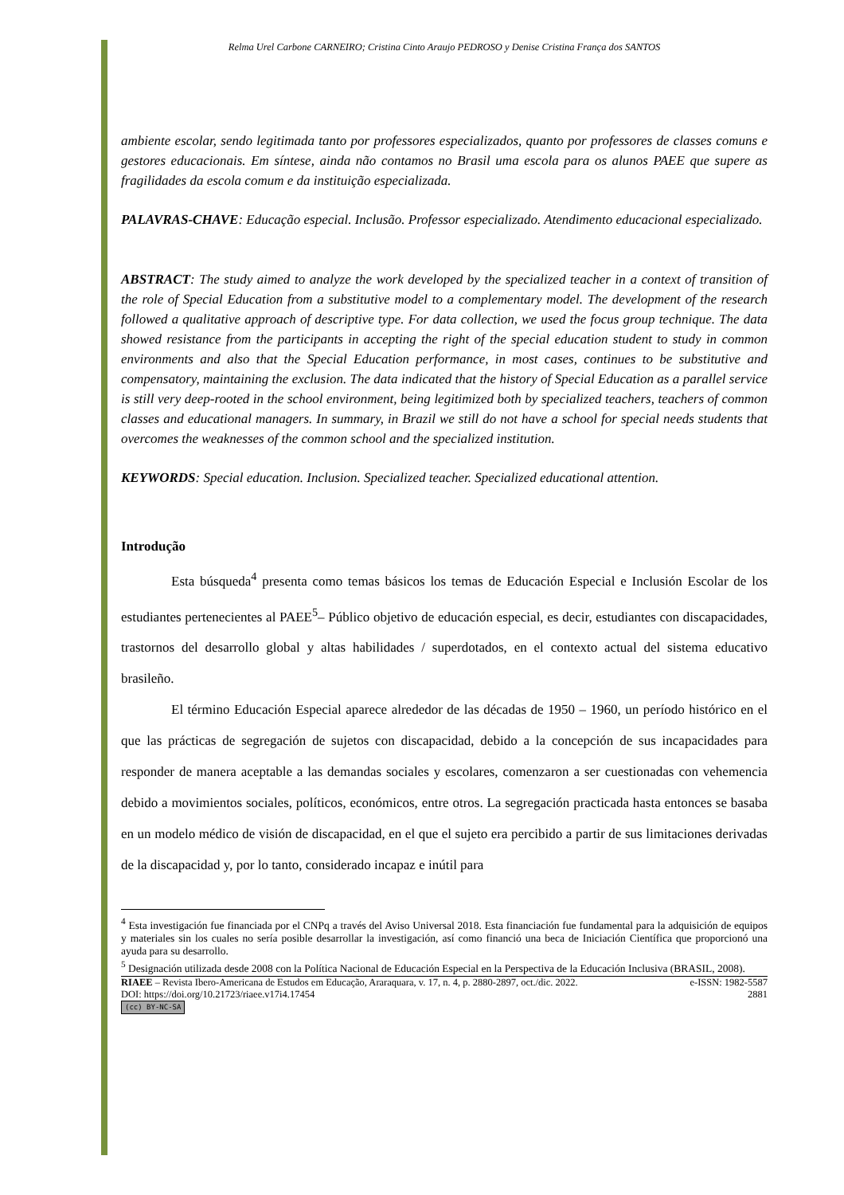Relma Urel Carbone CARNEIRO; Cristina Cinto Araujo PEDROSO y Denise Cristina França dos SANTOS
ambiente escolar, sendo legitimada tanto por professores especializados, quanto por professores de classes comuns e gestores educacionais. Em síntese, ainda não contamos no Brasil uma escola para os alunos PAEE que supere as fragilidades da escola comum e da instituição especializada.
PALAVRAS-CHAVE: Educação especial. Inclusão. Professor especializado. Atendimento educacional especializado.
ABSTRACT: The study aimed to analyze the work developed by the specialized teacher in a context of transition of the role of Special Education from a substitutive model to a complementary model. The development of the research followed a qualitative approach of descriptive type. For data collection, we used the focus group technique. The data showed resistance from the participants in accepting the right of the special education student to study in common environments and also that the Special Education performance, in most cases, continues to be substitutive and compensatory, maintaining the exclusion. The data indicated that the history of Special Education as a parallel service is still very deep-rooted in the school environment, being legitimized both by specialized teachers, teachers of common classes and educational managers. In summary, in Brazil we still do not have a school for special needs students that overcomes the weaknesses of the common school and the specialized institution.
KEYWORDS: Special education. Inclusion. Specialized teacher. Specialized educational attention.
Introdução
Esta búsqueda<sup>4</sup> presenta como temas básicos los temas de Educación Especial e Inclusión Escolar de los estudiantes pertenecientes al PAEE<sup>5</sup>– Público objetivo de educación especial, es decir, estudiantes con discapacidades, trastornos del desarrollo global y altas habilidades / superdotados, en el contexto actual del sistema educativo brasileño.
El término Educación Especial aparece alrededor de las décadas de 1950 – 1960, un período histórico en el que las prácticas de segregación de sujetos con discapacidad, debido a la concepción de sus incapacidades para responder de manera aceptable a las demandas sociales y escolares, comenzaron a ser cuestionadas con vehemencia debido a movimientos sociales, políticos, económicos, entre otros. La segregación practicada hasta entonces se basaba en un modelo médico de visión de discapacidad, en el que el sujeto era percibido a partir de sus limitaciones derivadas de la discapacidad y, por lo tanto, considerado incapaz e inútil para
<sup>4</sup> Esta investigación fue financiada por el CNPq a través del Aviso Universal 2018. Esta financiación fue fundamental para la adquisición de equipos y materiales sin los cuales no sería posible desarrollar la investigación, así como financió una beca de Iniciación Científica que proporcionó una ayuda para su desarrollo.
<sup>5</sup> Designación utilizada desde 2008 con la Política Nacional de Educación Especial en la Perspectiva de la Educación Inclusiva (BRASIL, 2008).
RIAEE – Revista Ibero-Americana de Estudos em Educação, Araraquara, v. 17, n. 4, p. 2880-2897, oct./dic. 2022. e-ISSN: 1982-5587
DOI: https://doi.org/10.21723/riaee.v17i4.17454 2881
(cc) BY-NC-SA